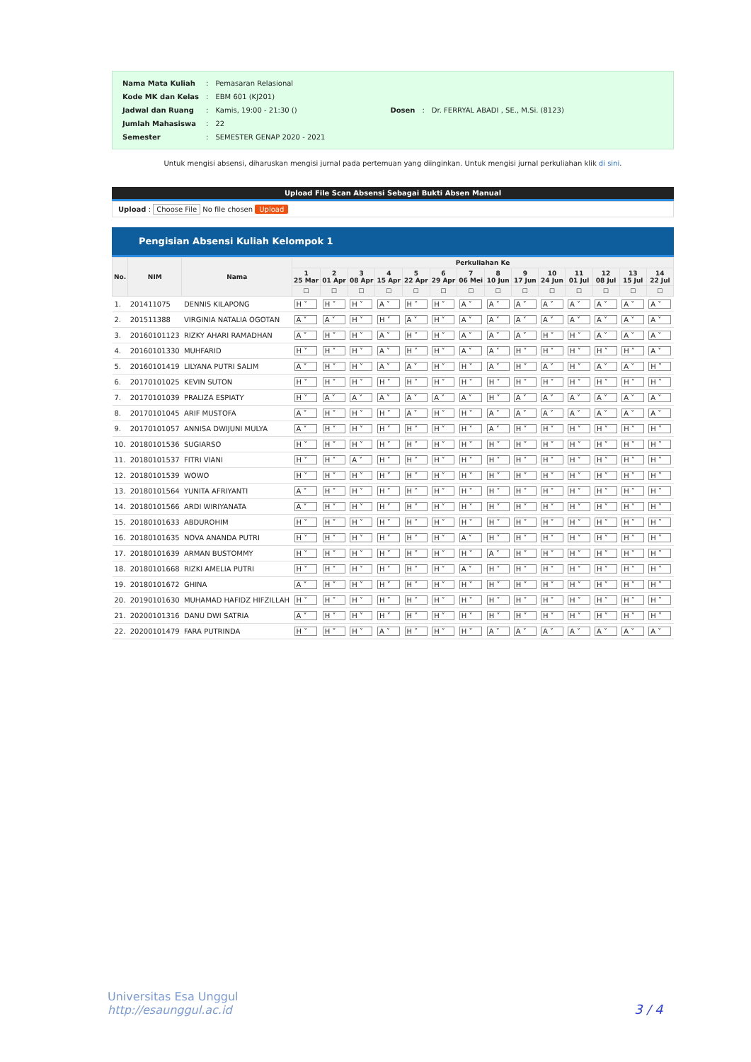| Nama Mata Kuliah | : | Pemasaran Relasional |
| Kode MK dan Kelas | : | EBM 601 (KJ201) |
| Jadwal dan Ruang | : | Kamis, 19:00 - 21:30 () |
| Jumlah Mahasiswa | : | 22 |
| Semester | : | SEMESTER GENAP 2020 - 2021 |
| Dosen | : | Dr. FERRYAL ABADI , SE., M.Si. (8123) |
Untuk mengisi absensi, diharuskan mengisi jurnal pada pertemuan yang diinginkan. Untuk mengisi jurnal perkuliahan klik di sini.
Upload File Scan Absensi Sebagai Bukti Absen Manual
Upload : Choose File No file chosen Upload
Pengisian Absensi Kuliah Kelompok 1
| No. | NIM | Nama | Perkuliahan Ke | | | | | | | | | | | | | |
| --- | --- | --- | --- | --- | --- | --- | --- | --- | --- | --- | --- | --- | --- | --- | --- | --- |
| | | | 1 25 Mar | 2 01 Apr | 3 08 Apr | 4 15 Apr | 5 22 Apr | 6 29 Apr | 7 06 Mei | 8 10 Jun | 9 17 Jun | 10 24 Jun | 11 01 Jul | 12 08 Jul | 13 15 Jul | 14 22 Jul |
| | | | ☐ | ☐ | ☐ | ☐ | ☐ | ☐ | ☐ | ☐ | ☐ | ☐ | ☐ | ☐ | ☐ | ☐ |
| 1. | 201411075 | DENNIS KILAPONG | H ˅ | H ˅ | H ˅ | A ˅ | H ˅ | H ˅ | A ˅ | A ˅ | A ˅ | A ˅ | A ˅ | A ˅ | A ˅ | A ˅ |
| 2. | 201511388 | VIRGINIA NATALIA OGOTAN | A ˅ | A ˅ | H ˅ | H ˅ | A ˅ | H ˅ | A ˅ | A ˅ | A ˅ | A ˅ | A ˅ | A ˅ | A ˅ | A ˅ |
| 3. | 20160101123 | RIZKY AHARI RAMADHAN | A ˅ | H ˅ | H ˅ | A ˅ | H ˅ | H ˅ | A ˅ | A ˅ | A ˅ | H ˅ | H ˅ | A ˅ | A ˅ | A ˅ |
| 4. | 20160101330 | MUHFARID | H ˅ | H ˅ | H ˅ | A ˅ | H ˅ | H ˅ | A ˅ | A ˅ | H ˅ | H ˅ | H ˅ | H ˅ | H ˅ | A ˅ |
| 5. | 20160101419 | LILYANA PUTRI SALIM | A ˅ | H ˅ | H ˅ | A ˅ | A ˅ | H ˅ | H ˅ | A ˅ | H ˅ | A ˅ | H ˅ | A ˅ | A ˅ | H ˅ |
| 6. | 20170101025 | KEVIN SUTON | H ˅ | H ˅ | H ˅ | H ˅ | H ˅ | H ˅ | H ˅ | H ˅ | H ˅ | H ˅ | H ˅ | H ˅ | H ˅ | H ˅ |
| 7. | 20170101039 | PRALIZA ESPIATY | H ˅ | A ˅ | A ˅ | A ˅ | A ˅ | A ˅ | A ˅ | H ˅ | A ˅ | A ˅ | A ˅ | A ˅ | A ˅ | A ˅ |
| 8. | 20170101045 | ARIF MUSTOFA | A ˅ | H ˅ | H ˅ | H ˅ | A ˅ | H ˅ | H ˅ | A ˅ | A ˅ | A ˅ | A ˅ | A ˅ | A ˅ | A ˅ |
| 9. | 20170101057 | ANNISA DWIJUNI MULYA | A ˅ | H ˅ | H ˅ | H ˅ | H ˅ | H ˅ | H ˅ | A ˅ | H ˅ | H ˅ | H ˅ | H ˅ | H ˅ | H ˅ |
| 10. | 20180101536 | SUGIARSO | H ˅ | H ˅ | H ˅ | H ˅ | H ˅ | H ˅ | H ˅ | H ˅ | H ˅ | H ˅ | H ˅ | H ˅ | H ˅ | H ˅ |
| 11. | 20180101537 | FITRI VIANI | H ˅ | H ˅ | A ˅ | H ˅ | H ˅ | H ˅ | H ˅ | H ˅ | H ˅ | H ˅ | H ˅ | H ˅ | H ˅ | H ˅ |
| 12. | 20180101539 | WOWO | H ˅ | H ˅ | H ˅ | H ˅ | H ˅ | H ˅ | H ˅ | H ˅ | H ˅ | H ˅ | H ˅ | H ˅ | H ˅ | H ˅ |
| 13. | 20180101564 | YUNITA AFRIYANTI | A ˅ | H ˅ | H ˅ | H ˅ | H ˅ | H ˅ | H ˅ | H ˅ | H ˅ | H ˅ | H ˅ | H ˅ | H ˅ | H ˅ |
| 14. | 20180101566 | ARDI WIRIYANATA | A ˅ | H ˅ | H ˅ | H ˅ | H ˅ | H ˅ | H ˅ | H ˅ | H ˅ | H ˅ | H ˅ | H ˅ | H ˅ | H ˅ |
| 15. | 20180101633 | ABDUROHIM | H ˅ | H ˅ | H ˅ | H ˅ | H ˅ | H ˅ | H ˅ | H ˅ | H ˅ | H ˅ | H ˅ | H ˅ | H ˅ | H ˅ |
| 16. | 20180101635 | NOVA ANANDA PUTRI | H ˅ | H ˅ | H ˅ | H ˅ | H ˅ | H ˅ | A ˅ | H ˅ | H ˅ | H ˅ | H ˅ | H ˅ | H ˅ | H ˅ |
| 17. | 20180101639 | ARMAN BUSTOMMY | H ˅ | H ˅ | H ˅ | H ˅ | H ˅ | H ˅ | H ˅ | A ˅ | H ˅ | H ˅ | H ˅ | H ˅ | H ˅ | H ˅ |
| 18. | 20180101668 | RIZKI AMELIA PUTRI | H ˅ | H ˅ | H ˅ | H ˅ | H ˅ | H ˅ | A ˅ | H ˅ | H ˅ | H ˅ | H ˅ | H ˅ | H ˅ | H ˅ |
| 19. | 20180101672 | GHINA | A ˅ | H ˅ | H ˅ | H ˅ | H ˅ | H ˅ | H ˅ | H ˅ | H ˅ | H ˅ | H ˅ | H ˅ | H ˅ | H ˅ |
| 20. | 20190101630 | MUHAMAD HAFIDZ HIFZILLAH | H ˅ | H ˅ | H ˅ | H ˅ | H ˅ | H ˅ | H ˅ | H ˅ | H ˅ | H ˅ | H ˅ | H ˅ | H ˅ | H ˅ |
| 21. | 20200101316 | DANU DWI SATRIA | A ˅ | H ˅ | H ˅ | H ˅ | H ˅ | H ˅ | H ˅ | H ˅ | H ˅ | H ˅ | H ˅ | H ˅ | H ˅ | H ˅ |
| 22. | 20200101479 | FARA PUTRINDA | H ˅ | H ˅ | H ˅ | A ˅ | H ˅ | H ˅ | H ˅ | A ˅ | A ˅ | A ˅ | A ˅ | A ˅ | A ˅ | A ˅ |
Universitas Esa Unggul
http://esaunggul.ac.id
3 / 4